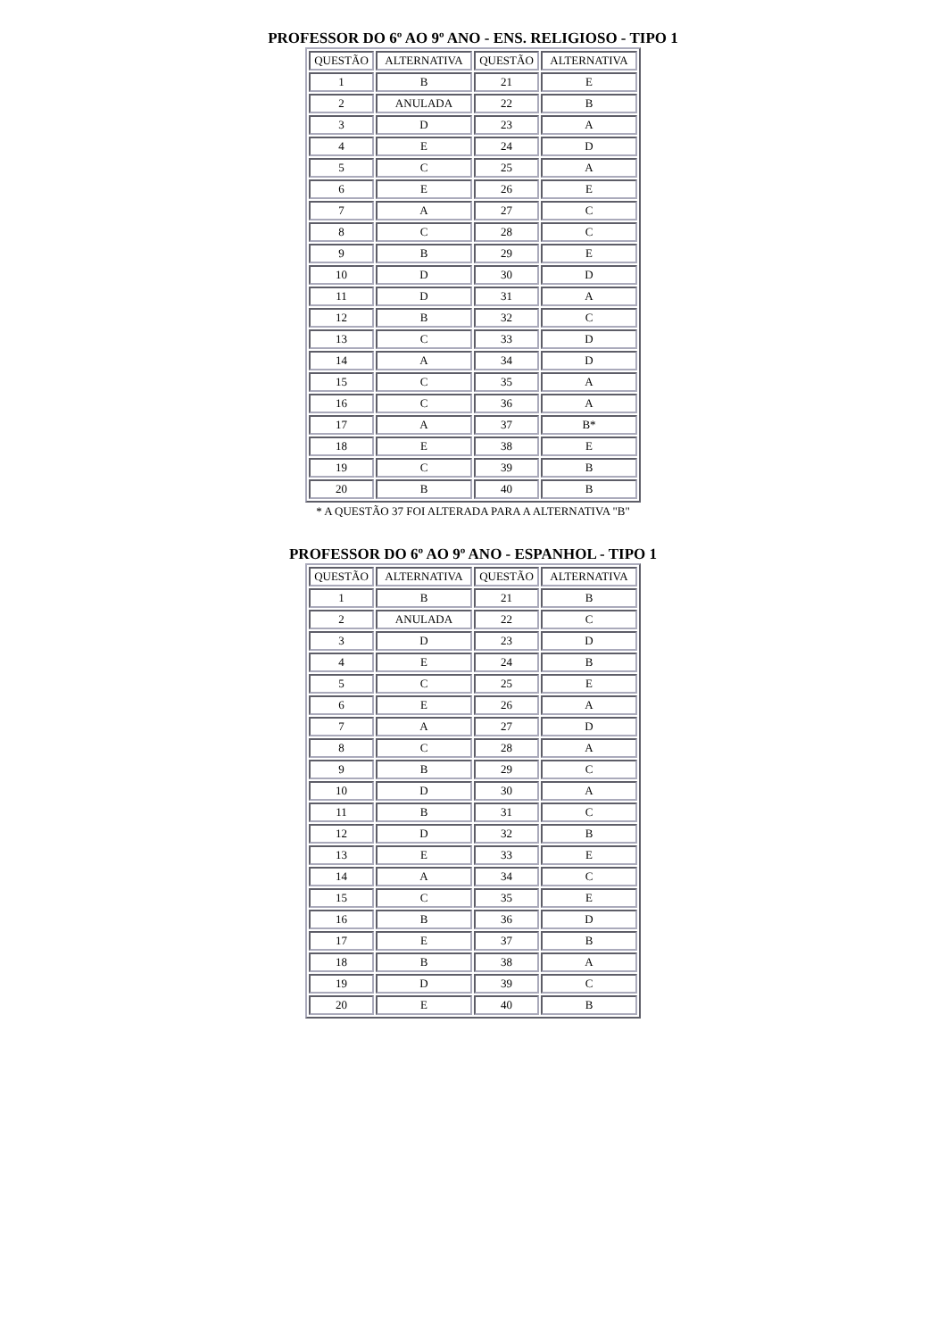PROFESSOR DO 6º AO 9º ANO - ENS. RELIGIOSO - TIPO 1
| QUESTÃO | ALTERNATIVA | QUESTÃO | ALTERNATIVA |
| --- | --- | --- | --- |
| 1 | B | 21 | E |
| 2 | ANULADA | 22 | B |
| 3 | D | 23 | A |
| 4 | E | 24 | D |
| 5 | C | 25 | A |
| 6 | E | 26 | E |
| 7 | A | 27 | C |
| 8 | C | 28 | C |
| 9 | B | 29 | E |
| 10 | D | 30 | D |
| 11 | D | 31 | A |
| 12 | B | 32 | C |
| 13 | C | 33 | D |
| 14 | A | 34 | D |
| 15 | C | 35 | A |
| 16 | C | 36 | A |
| 17 | A | 37 | B* |
| 18 | E | 38 | E |
| 19 | C | 39 | B |
| 20 | B | 40 | B |
* A QUESTÃO 37 FOI ALTERADA PARA A ALTERNATIVA "B"
PROFESSOR DO 6º AO 9º ANO - ESPANHOL - TIPO 1
| QUESTÃO | ALTERNATIVA | QUESTÃO | ALTERNATIVA |
| --- | --- | --- | --- |
| 1 | B | 21 | B |
| 2 | ANULADA | 22 | C |
| 3 | D | 23 | D |
| 4 | E | 24 | B |
| 5 | C | 25 | E |
| 6 | E | 26 | A |
| 7 | A | 27 | D |
| 8 | C | 28 | A |
| 9 | B | 29 | C |
| 10 | D | 30 | A |
| 11 | B | 31 | C |
| 12 | D | 32 | B |
| 13 | E | 33 | E |
| 14 | A | 34 | C |
| 15 | C | 35 | E |
| 16 | B | 36 | D |
| 17 | E | 37 | B |
| 18 | B | 38 | A |
| 19 | D | 39 | C |
| 20 | E | 40 | B |